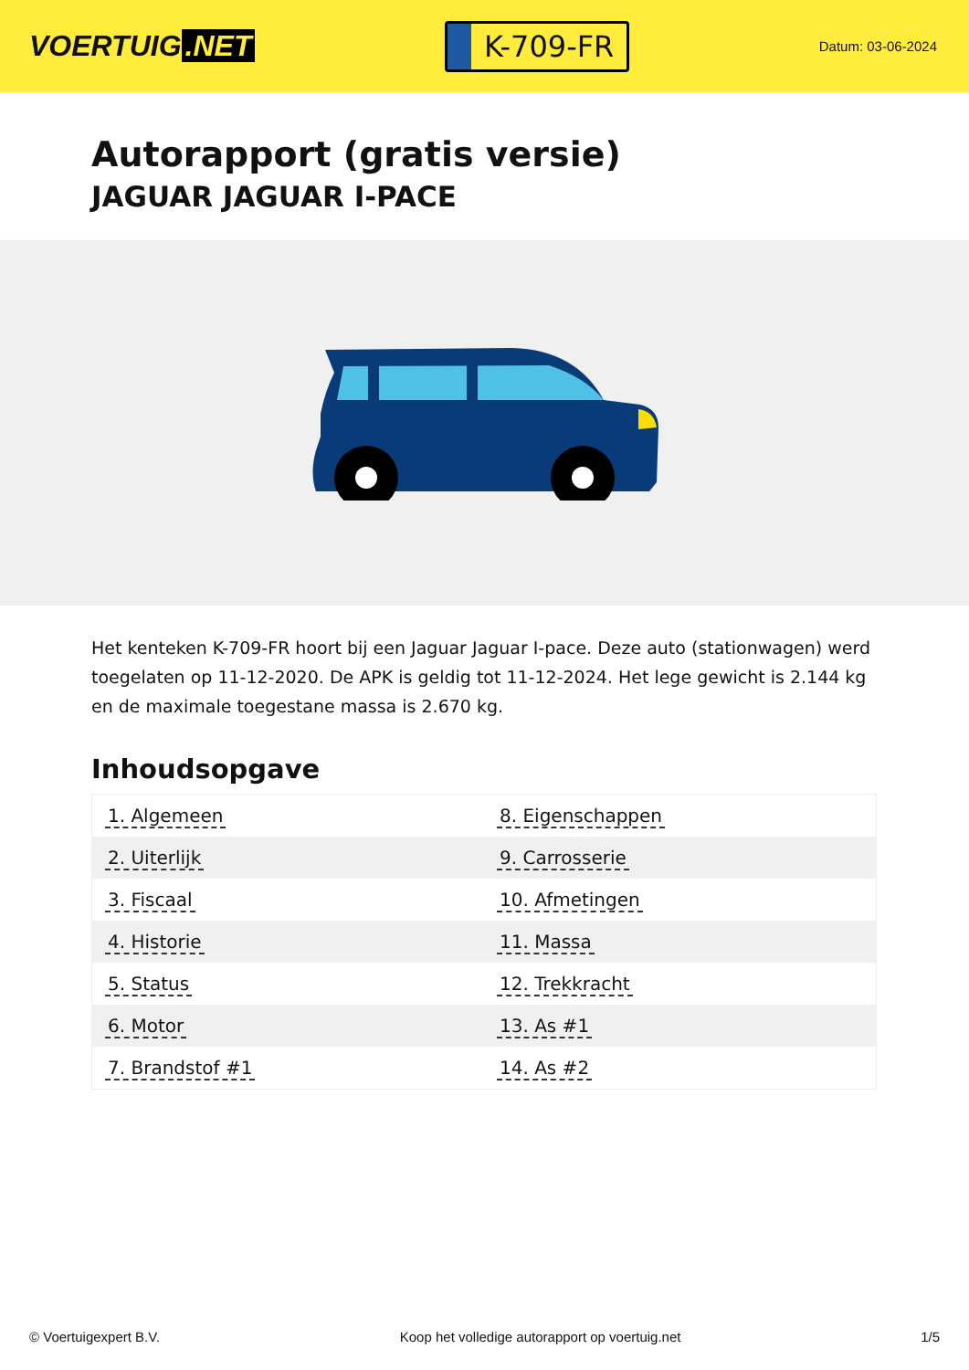VOERTUIG.NET
K-709-FR
Datum: 03-06-2024
Autorapport (gratis versie)
JAGUAR JAGUAR I-PACE
Het kenteken K-709-FR hoort bij een Jaguar Jaguar I-pace. Deze auto (stationwagen) werd toegelaten op 11-12-2020. De APK is geldig tot 11-12-2024. Het lege gewicht is 2.144 kg en de maximale toegestane massa is 2.670 kg.
Inhoudsopgave
| 1. Algemeen | 8. Eigenschappen |
| 2. Uiterlijk | 9. Carrosserie |
| 3. Fiscaal | 10. Afmetingen |
| 4. Historie | 11. Massa |
| 5. Status | 12. Trekkracht |
| 6. Motor | 13. As #1 |
| 7. Brandstof #1 | 14. As #2 |
© Voertuigexpert B.V. Koop het volledige autorapport op voertuig.net 1/5